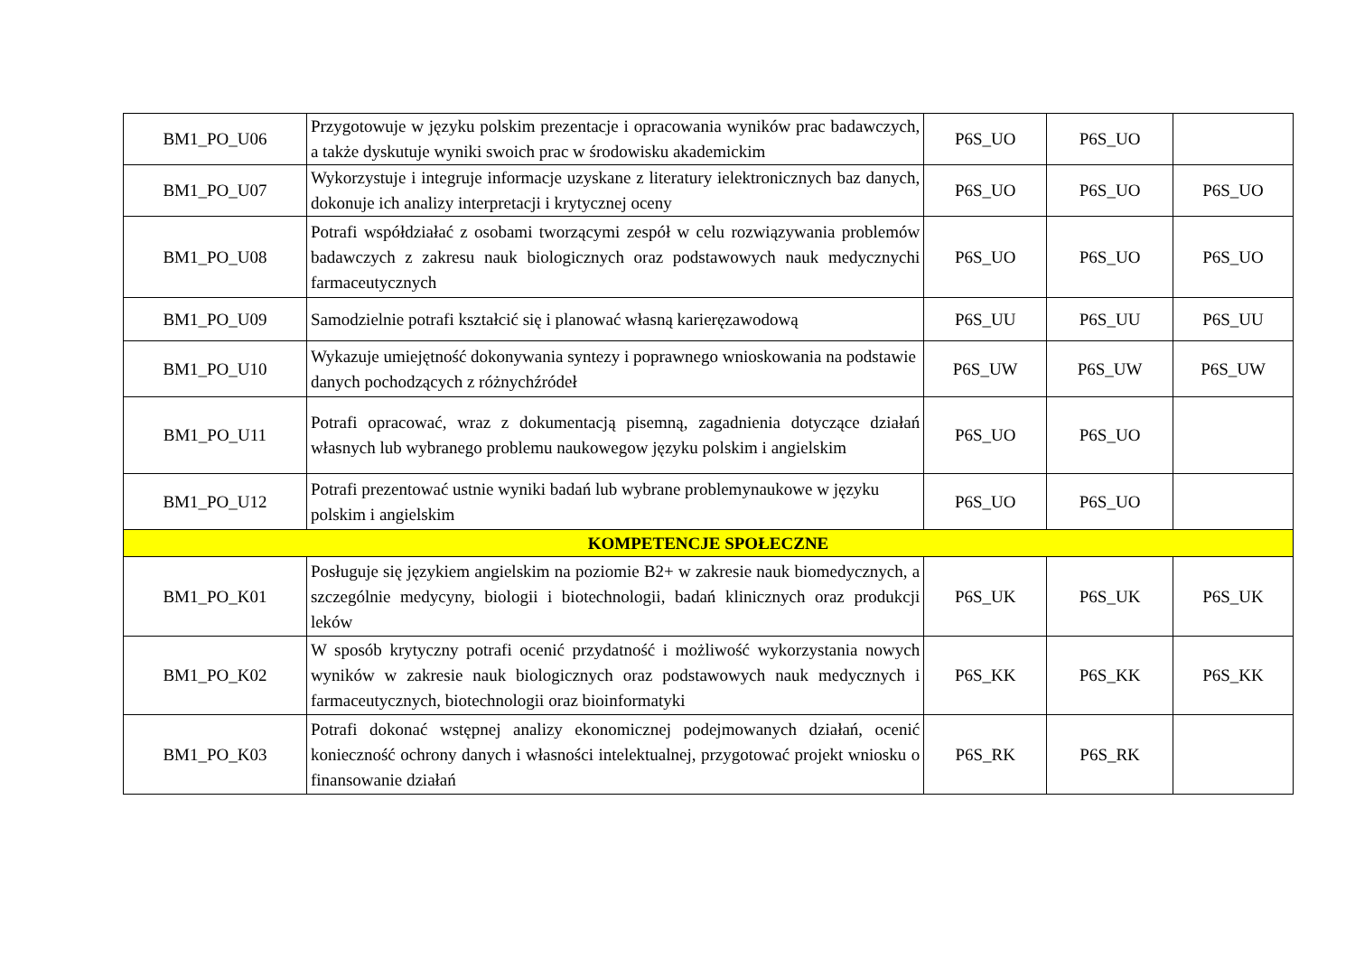| BM1_PO_U06 | Przygotowuje w języku polskim prezentacje i opracowania wyników prac badawczych, a także dyskutuje wyniki swoich prac w środowisku akademickim | P6S_UO | P6S_UO | |
| BM1_PO_U07 | Wykorzystuje i integruje informacje uzyskane z literatury ielektronicznych baz danych, dokonuje ich analizy interpretacji i krytycznej oceny | P6S_UO | P6S_UO | P6S_UO |
| BM1_PO_U08 | Potrafi współdziałać z osobami tworzącymi zespół w celu rozwiązywania problemów badawczych z zakresu nauk biologicznych oraz podstawowych nauk medycznychi farmaceutycznych | P6S_UO | P6S_UO | P6S_UO |
| BM1_PO_U09 | Samodzielnie potrafi kształcić się i planować własną karieręzawodową | P6S_UU | P6S_UU | P6S_UU |
| BM1_PO_U10 | Wykazuje umiejętność dokonywania syntezy i poprawnego wnioskowania na podstawie danych pochodzących z różnychźródeł | P6S_UW | P6S_UW | P6S_UW |
| BM1_PO_U11 | Potrafi opracować, wraz z dokumentacją pisemną, zagadnienia dotyczące działań własnych lub wybranego problemu naukowegow języku polskim i angielskim | P6S_UO | P6S_UO | |
| BM1_PO_U12 | Potrafi prezentować ustnie wyniki badań lub wybrane problemynaukowe w języku polskim i angielskim | P6S_UO | P6S_UO | |
| KOMPETENCJE SPOŁECZNE | | | | |
| BM1_PO_K01 | Posługuje się językiem angielskim na poziomie B2+ w zakresie nauk biomedycznych, a szczególnie medycyny, biologii i biotechnologii, badań klinicznych oraz produkcji leków | P6S_UK | P6S_UK | P6S_UK |
| BM1_PO_K02 | W sposób krytyczny potrafi ocenić przydatność i możliwość wykorzystania nowych wyników w zakresie nauk biologicznych oraz podstawowych nauk medycznych i farmaceutycznych, biotechnologii oraz bioinformatyki | P6S_KK | P6S_KK | P6S_KK |
| BM1_PO_K03 | Potrafi dokonać wstępnej analizy ekonomicznej podejmowanych działań, ocenić konieczność ochrony danych i własności intelektualnej, przygotować projekt wniosku o finansowanie działań | P6S_RK | P6S_RK | |